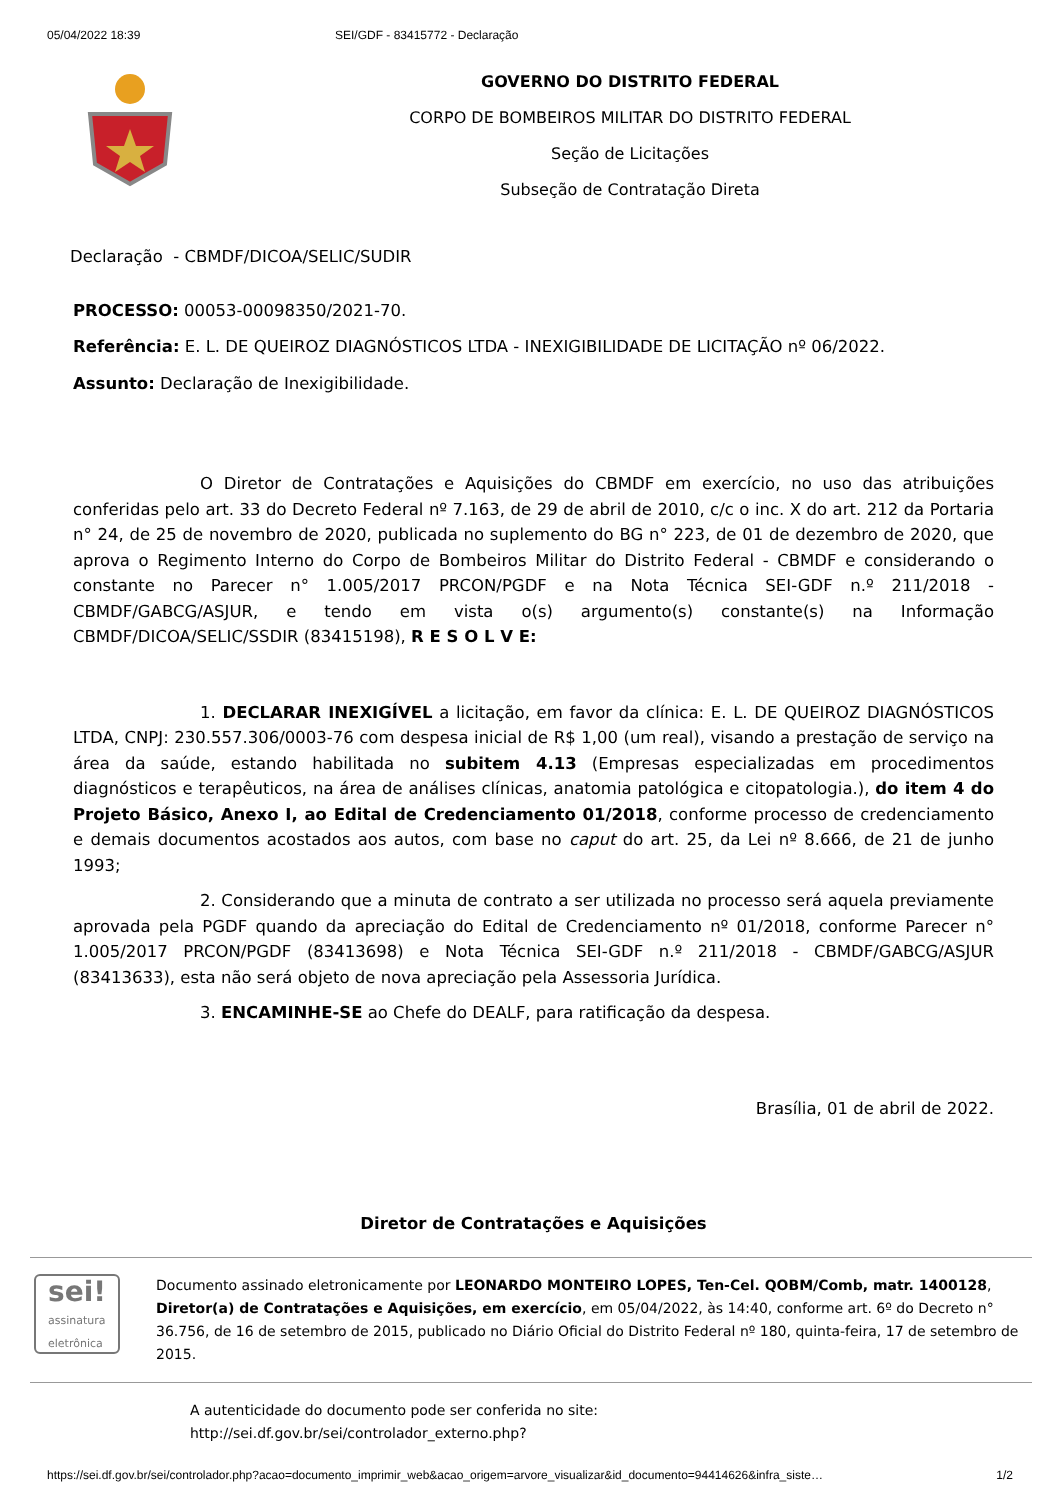05/04/2022 18:39 SEI/GDF - 83415772 - Declaração
GOVERNO DO DISTRITO FEDERAL
CORPO DE BOMBEIROS MILITAR DO DISTRITO FEDERAL
Seção de Licitações
Subseção de Contratação Direta
Declaração - CBMDF/DICOA/SELIC/SUDIR
PROCESSO: 00053-00098350/2021-70.
Referência: E. L. DE QUEIROZ DIAGNÓSTICOS LTDA - INEXIGIBILIDADE DE LICITAÇÃO nº 06/2022.
Assunto: Declaração de Inexigibilidade.
O Diretor de Contratações e Aquisições do CBMDF em exercício, no uso das atribuições conferidas pelo art. 33 do Decreto Federal nº 7.163, de 29 de abril de 2010, c/c o inc. X do art. 212 da Portaria n° 24, de 25 de novembro de 2020, publicada no suplemento do BG n° 223, de 01 de dezembro de 2020, que aprova o Regimento Interno do Corpo de Bombeiros Militar do Distrito Federal - CBMDF e considerando o constante no Parecer n° 1.005/2017 PRCON/PGDF e na Nota Técnica SEI-GDF n.º 211/2018 - CBMDF/GABCG/ASJUR, e tendo em vista o(s) argumento(s) constante(s) na Informação CBMDF/DICOA/SELIC/SSDIR (83415198), R E S O L V E:
1. DECLARAR INEXIGÍVEL a licitação, em favor da clínica: E. L. DE QUEIROZ DIAGNÓSTICOS LTDA, CNPJ: 230.557.306/0003-76 com despesa inicial de R$ 1,00 (um real), visando a prestação de serviço na área da saúde, estando habilitada no subitem 4.13 (Empresas especializadas em procedimentos diagnósticos e terapêuticos, na área de análises clínicas, anatomia patológica e citopatologia.), do item 4 do Projeto Básico, Anexo I, ao Edital de Credenciamento 01/2018, conforme processo de credenciamento e demais documentos acostados aos autos, com base no caput do art. 25, da Lei nº 8.666, de 21 de junho 1993;
2. Considerando que a minuta de contrato a ser utilizada no processo será aquela previamente aprovada pela PGDF quando da apreciação do Edital de Credenciamento nº 01/2018, conforme Parecer n° 1.005/2017 PRCON/PGDF (83413698) e Nota Técnica SEI-GDF n.º 211/2018 - CBMDF/GABCG/ASJUR (83413633), esta não será objeto de nova apreciação pela Assessoria Jurídica.
3. ENCAMINHE-SE ao Chefe do DEALF, para ratificação da despesa.
Brasília, 01 de abril de 2022.
Diretor de Contratações e Aquisições
sei!
assinatura eletrônica
Documento assinado eletronicamente por LEONARDO MONTEIRO LOPES, Ten-Cel. QOBM/Comb, matr. 1400128, Diretor(a) de Contratações e Aquisições, em exercício, em 05/04/2022, às 14:40, conforme art. 6º do Decreto n° 36.756, de 16 de setembro de 2015, publicado no Diário Oficial do Distrito Federal nº 180, quinta-feira, 17 de setembro de 2015.
A autenticidade do documento pode ser conferida no site:
http://sei.df.gov.br/sei/controlador_externo.php?
https://sei.df.gov.br/sei/controlador.php?acao=documento_imprimir_web&acao_origem=arvore_visualizar&id_documento=94414626&infra_siste… 1/2